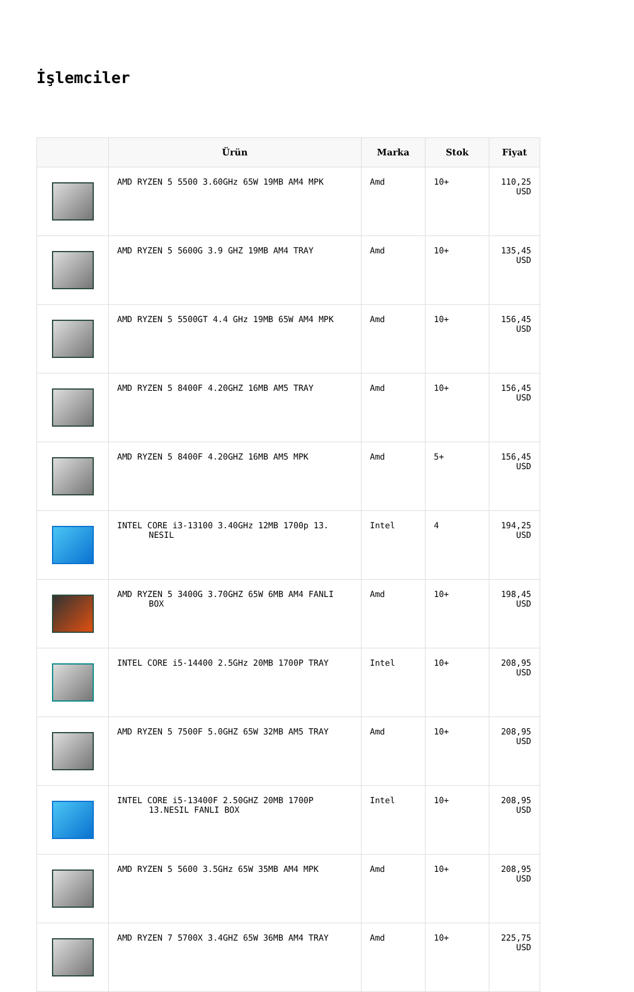İşlemciler
| | Ürün | Marka | Stok | Fiyat |
| --- | --- | --- | --- | --- |
| | AMD RYZEN 5 5500 3.60GHz 65W 19MB AM4 MPK | Amd | 10+ | 110,25 USD |
| | AMD RYZEN 5 5600G 3.9 GHZ 19MB AM4 TRAY | Amd | 10+ | 135,45 USD |
| | AMD RYZEN 5 5500GT 4.4 GHz 19MB 65W AM4 MPK | Amd | 10+ | 156,45 USD |
| | AMD RYZEN 5 8400F 4.20GHZ 16MB AM5 TRAY | Amd | 10+ | 156,45 USD |
| | AMD RYZEN 5 8400F 4.20GHZ 16MB AM5 MPK | Amd | 5+ | 156,45 USD |
| | INTEL CORE i3-13100 3.40GHz 12MB 1700p 13. NESIL | Intel | 4 | 194,25 USD |
| | AMD RYZEN 5 3400G 3.70GHZ 65W 6MB AM4 FANLI BOX | Amd | 10+ | 198,45 USD |
| | INTEL CORE i5-14400 2.5GHz 20MB 1700P TRAY | Intel | 10+ | 208,95 USD |
| | AMD RYZEN 5 7500F 5.0GHZ 65W 32MB AM5 TRAY | Amd | 10+ | 208,95 USD |
| | INTEL CORE i5-13400F 2.50GHZ 20MB 1700P 13.NESIL FANLI BOX | Intel | 10+ | 208,95 USD |
| | AMD RYZEN 5 5600 3.5GHz 65W 35MB AM4 MPK | Amd | 10+ | 208,95 USD |
| | AMD RYZEN 7 5700X 3.4GHZ 65W 36MB AM4 TRAY | Amd | 10+ | 225,75 USD |